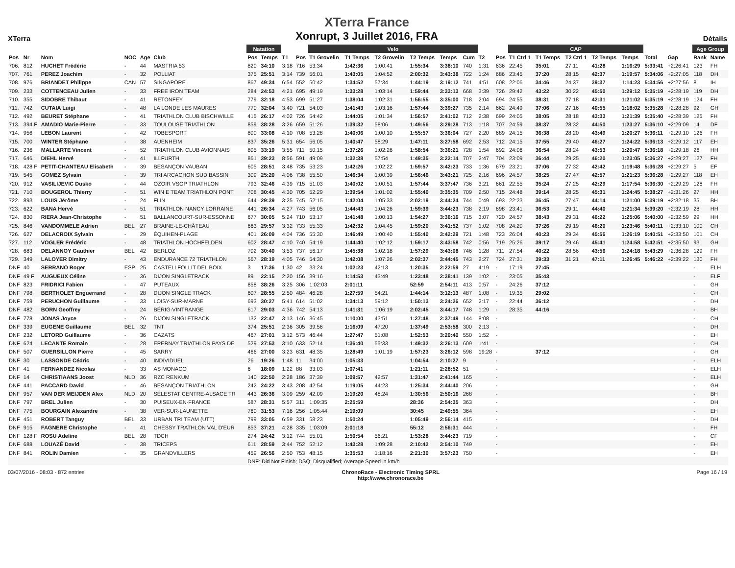XTerra
XTerra France
Xonrupt, 3 Juillet 2016, FRA
Détails
| | | | | | | Natation | | | | Velo | | | | | | | | CAP | | | | | | | Age Group | |
| --- | --- | --- | --- | --- | --- | --- | --- | --- | --- | --- | --- | --- | --- | --- | --- | --- | --- | --- | --- | --- | --- | --- | --- | --- | --- | --- |
| Pos | Nr | Nom | NOC | Age | Club | Pos | Temps | T1 | Pos | T1 Grovelin | T1 Temps | T2 Grovelin | T2 Temps | Temps | Cum | T2 | Pos | T1 Ctrl 1 | T1 Temps | T2 Ctrl 1 | T2 Temps | Temps | Total | Gap | Rank | Name |
| 706. | 812 | HUCHET Frédéric | - | 44 | MASTRIA 53 | 820 | 34:10 | 3:18 | 716 | 53:34 | 1:42:36 | 1:00:41 | 1:55:34 | 3:38:10 | 740 | 1:31 | 636 | 22:45 | 35:01 | 27:11 | 41:28 | 1:16:29 | 5:33:41 | +2:26:41 | 123 | FH |
| 707. | 761 | PEREZ Joachim | - | 32 | POLLIAT | 375 | 25:51 | 3:14 | 739 | 56:01 | 1:43:05 | 1:04:52 | 2:00:32 | 3:43:38 | 722 | 1:24 | 686 | 23:45 | 37:20 | 28:15 | 42:37 | 1:19:57 | 5:34:06 | +2:27:05 | 118 | DH |
| 708. | 976 | BRIANDET Philippe | CAN | 57 | SINGAPORE | 867 | 49:34 | 6:54 | 552 | 50:42 | 1:34:52 | 57:34 | 1:44:19 | 3:19:12 | 741 | 4:51 | 608 | 22:06 | 34:46 | 24:37 | 39:37 | 1:14:23 | 5:34:56 | +2:27:56 | 8 | IH |
| 709. | 233 | COTTENCEAU Julien | - | 33 | FREE IRON TEAM | 284 | 24:53 | 4:21 | 695 | 49:19 | 1:33:28 | 1:03:14 | 1:59:44 | 3:33:13 | 668 | 3:39 | 726 | 29:42 | 43:22 | 30:22 | 45:50 | 1:29:12 | 5:35:19 | +2:28:19 | 119 | DH |
| 710. | 355 | SIDOBRE Thibaut | - | 41 | RETONFEY | 779 | 32:18 | 4:53 | 699 | 51:27 | 1:38:04 | 1:02:31 | 1:56:55 | 3:35:00 | 718 | 2:04 | 694 | 24:55 | 38:31 | 27:18 | 42:31 | 1:21:02 | 5:35:19 | +2:28:19 | 124 | FH |
| 711. | 742 | CUTAIA Luigi | - | 48 | LA LONDE LES MAURES | 770 | 32:04 | 3:40 | 721 | 54:03 | 1:41:43 | 1:03:16 | 1:57:44 | 3:39:27 | 735 | 2:14 | 662 | 24:49 | 37:06 | 27:16 | 40:55 | 1:18:02 | 5:35:28 | +2:28:28 | 92 | GH |
| 712. | 492 | BEURET Stéphane | - | 41 | TRIATHLON CLUB BISCHWILLE | 415 | 26:17 | 4:02 | 726 | 54:42 | 1:44:05 | 1:01:34 | 1:56:57 | 3:41:02 | 712 | 2:38 | 699 | 24:05 | 38:05 | 28:18 | 43:33 | 1:21:39 | 5:35:40 | +2:28:39 | 125 | FH |
| 713. | 394 F | AMADIO Marie-Pierre | - | 33 | TOULOUSE TRIATHLON | 859 | 38:28 | 3:26 | 659 | 51:26 | 1:39:32 | 58:06 | 1:49:56 | 3:29:28 | 713 | 1:18 | 707 | 24:59 | 38:37 | 28:32 | 44:50 | 1:23:27 | 5:36:10 | +2:29:09 | 14 | DF |
| 714. | 956 | LEBON Laurent | - | 42 | TOBESPORT | 800 | 33:08 | 4:10 | 708 | 53:28 | 1:40:06 | 1:00:10 | 1:55:57 | 3:36:04 | 727 | 2:20 | 689 | 24:15 | 36:38 | 28:20 | 43:49 | 1:20:27 | 5:36:11 | +2:29:10 | 126 | FH |
| 715. | 700 | WINTER Stéphane | - | 38 | AUENHEIM | 837 | 35:26 | 5:31 | 654 | 56:05 | 1:40:47 | 58:29 | 1:47:11 | 3:27:58 | 692 | 2:53 | 712 | 24:15 | 37:55 | 29:40 | 46:27 | 1:24:22 | 5:36:13 | +2:29:12 | 117 | EH |
| 716. | 236 | MALLARTE Vincent | - | 52 | TRIATHLON CLUB AVIONNAIS | 805 | 33:19 | 3:55 | 711 | 50:15 | 1:37:26 | 1:02:26 | 1:58:54 | 3:36:21 | 728 | 1:54 | 692 | 24:06 | 36:54 | 28:24 | 43:53 | 1:20:47 | 5:36:18 | +2:29:18 | 26 | HH |
| 717. | 646 | DIEHL Hervé | - | 41 | ILLFURTH | 861 | 39:23 | 8:56 | 591 | 49:09 | 1:32:38 | 57:54 | 1:49:35 | 3:22:14 | 707 | 2:47 | 704 | 23:09 | 36:44 | 29:25 | 46:20 | 1:23:05 | 5:36:27 | +2:29:27 | 127 | FH |
| 718. | 428 F | PETIT-CHANTEAU Elisabeth | - | 39 | BESANÇON VAUBAN | 605 | 28:51 | 3:48 | 735 | 53:23 | 1:42:26 | 1:02:22 | 1:59:57 | 3:42:23 | 733 | 1:36 | 679 | 23:21 | 37:06 | 27:32 | 42:42 | 1:19:48 | 5:36:28 | +2:29:27 | 5 | EF |
| 719. | 545 | GOMEZ Sylvain | - | 39 | TRI ARCACHON SUD BASSIN | 309 | 25:20 | 4:06 | 738 | 55:50 | 1:46:34 | 1:00:39 | 1:56:46 | 3:43:21 | 725 | 2:16 | 696 | 24:57 | 38:25 | 27:47 | 42:57 | 1:21:23 | 5:36:28 | +2:29:27 | 118 | EH |
| 720. | 912 | VASILIJEVIC Dusko | - | 44 | OZOIR VSOP TRIATHLON | 793 | 32:46 | 4:39 | 715 | 51:03 | 1:40:02 | 1:00:51 | 1:57:44 | 3:37:47 | 736 | 3:21 | 661 | 22:55 | 35:24 | 27:25 | 42:29 | 1:17:54 | 5:36:30 | +2:29:29 | 128 | FH |
| 721. | 710 | BOUGEROL Thierry | - | 51 | WIN E TEAM TRIATHLON PONT | 708 | 30:45 | 4:30 | 705 | 52:29 | 1:39:54 | 1:01:02 | 1:55:40 | 3:35:35 | 709 | 2:50 | 715 | 24:48 | 39:14 | 28:25 | 45:31 | 1:24:45 | 5:38:27 | +2:31:26 | 27 | HH |
| 722. | 893 | LOUIS Jérôme | - | 24 | FLIN | 644 | 29:39 | 3:25 | 745 | 52:15 | 1:42:04 | 1:05:33 | 2:02:19 | 3:44:24 | 744 | 0:49 | 693 | 22:23 | 36:45 | 27:47 | 44:14 | 1:21:00 | 5:39:19 | +2:32:18 | 35 | BH |
| 723. | 622 | BANA Hervé | - | 51 | TRIATHLON NANCY LORRAINE | 441 | 26:34 | 4:27 | 743 | 56:05 | 1:44:43 | 1:04:26 | 1:59:39 | 3:44:23 | 738 | 2:19 | 698 | 23:41 | 36:53 | 29:11 | 44:40 | 1:21:34 | 5:39:20 | +2:32:19 | 28 | HH |
| 724. | 830 | RIERA Jean-Christophe | - | 51 | BALLANCOURT-SUR-ESSONNE | 677 | 30:05 | 5:24 | 710 | 53:17 | 1:41:48 | 1:00:13 | 1:54:27 | 3:36:16 | 715 | 3:07 | 720 | 24:57 | 38:43 | 29:31 | 46:22 | 1:25:06 | 5:40:00 | +2:32:59 | 29 | HH |
| 725. | 846 | VANDOMMELE Adrien | BEL | 27 | BRAINE-LE-CHÂTEAU | 663 | 29:57 | 3:32 | 733 | 55:33 | 1:42:32 | 1:04:45 | 1:59:20 | 3:41:52 | 737 | 1:02 | 708 | 24:20 | 37:26 | 29:19 | 46:20 | 1:23:46 | 5:40:11 | +2:33:10 | 100 | CH |
| 726. | 627 | DELACROIX Sylvain | - | 29 | ÉQUIHEN-PLAGE | 401 | 26:09 | 4:04 | 736 | 55:30 | 1:46:49 | 1:00:40 | 1:55:40 | 3:42:29 | 721 | 1:48 | 723 | 26:04 | 40:23 | 29:34 | 45:56 | 1:26:19 | 5:40:51 | +2:33:50 | 101 | CH |
| 727. | 112 | VOGLER Frédéric | - | 48 | TRIATHLON HOCHFELDEN | 602 | 28:47 | 4:10 | 740 | 54:19 | 1:44:40 | 1:02:12 | 1:59:17 | 3:43:58 | 742 | 0:56 | 719 | 25:26 | 39:17 | 29:46 | 45:41 | 1:24:58 | 5:42:51 | +2:35:50 | 93 | GH |
| 728. | 683 | DELANNOY Gauthier | BEL | 42 | BERLOZ | 702 | 30:40 | 3:53 | 737 | 56:17 | 1:45:38 | 1:02:18 | 1:57:29 | 3:43:08 | 746 | 1:28 | 711 | 27:54 | 40:22 | 28:56 | 43:56 | 1:24:18 | 5:43:29 | +2:36:28 | 129 | FH |
| 729. | 349 | LALOYER Dimitry | - | 43 | ENDURANCE 72 TRIATHLON | 567 | 28:19 | 4:05 | 746 | 54:30 | 1:42:08 | 1:07:26 | 2:02:37 | 3:44:45 | 743 | 2:27 | 724 | 27:31 | 39:33 | 31:21 | 47:11 | 1:26:45 | 5:46:22 | +2:39:22 | 130 | FH |
| DNF | 40 | SERRANO Roger | ESP | 25 | CASTELLFOLLIT DEL BOIX | 3 | 17:36 | 1:30 | 42 | 33:24 | 1:02:23 | 42:13 | 1:20:35 | 2:22:59 | 27 | 4:19 | - | 17:19 | 27:45 | | | | | | - | ELH |
| DNF | 49 F | AUGUEUX Céline | - | 36 | DIJON SINGLETRACK | 89 | 22:15 | 2:20 | 156 | 39:16 | 1:14:53 | 43:49 | 1:23:48 | 2:38:41 | 139 | 1:02 | - | 23:05 | 35:43 | | | | | | - | ELF |
| DNF | 823 | FRIDRICI Fabien | - | 47 | PUTEAUX | 858 | 38:26 | 3:25 | 306 | 1:02:03 | 2:01:11 | | 52:59 | 2:54:11 | 413 | 0:57 | - | 24:26 | 37:12 | | | | | | - | GH |
| DNF | 798 | BERTHOLET Enguerrand | - | 28 | DIJON SINGLE TRACK | 607 | 28:55 | 2:50 | 484 | 46:28 | 1:27:59 | 54:21 | 1:44:14 | 3:12:13 | 487 | 1:08 | - | 19:35 | 29:02 | | | | | | - | CH |
| DNF | 759 | PERUCHON Guillaume | - | 33 | LOISY-SUR-MARNE | 693 | 30:27 | 5:41 | 614 | 51:02 | 1:34:13 | 59:12 | 1:50:13 | 3:24:26 | 652 | 2:17 | - | 22:44 | 36:12 | | | | | | - | DH |
| DNF | 482 | BORN Geoffrey | - | 24 | BÉRIG-VINTRANGE | 617 | 29:03 | 4:36 | 742 | 54:13 | 1:41:31 | 1:06:19 | 2:02:45 | 3:44:17 | 748 | 1:29 | - | 28:35 | 44:16 | | | | | | - | BH |
| DNF | 778 | JONAS Joyce | - | 26 | DIJON SINGLETRACK | 132 | 22:47 | 3:13 | 146 | 36:45 | 1:10:00 | 43:51 | 1:27:48 | 2:37:49 | 144 | 8:08 | - | | | | | | | | - | CH |
| DNF | 339 | EUGENE Guillaume | BEL | 32 | TNT | 374 | 25:51 | 2:36 | 305 | 39:56 | 1:16:09 | 47:20 | 1:37:49 | 2:53:58 | 300 | 2:13 | - | | | | | | | | - | DH |
| DNF | 232 | LETORD Guillaume | - | 36 | CAZATS | 467 | 27:01 | 3:12 | 573 | 46:44 | 1:27:47 | 51:08 | 1:52:53 | 3:20:40 | 550 | 1:52 | - | | | | | | | | - | EH |
| DNF | 624 | LECANTE Romain | - | 28 | EPERNAY TRIATHLON PAYS DE | 529 | 27:53 | 3:10 | 633 | 52:14 | 1:36:40 | 55:33 | 1:49:32 | 3:26:13 | 609 | 1:41 | - | | | | | | | | - | CH |
| DNF | 507 | GUERSILLON Pierre | - | 45 | SARRY | 466 | 27:00 | 3:23 | 631 | 48:35 | 1:28:49 | 1:01:19 | 1:57:23 | 3:26:12 | 598 | 19:28 | - | | 37:12 | | | | | | - | GH |
| DNF | 30 | LASSONDE Cédric | - | 40 | INDIVIDUEL | 26 | 19:26 | 1:48 | 11 | 34:00 | 1:05:33 | | 1:04:54 | 2:10:27 | 9 | | - | | | | | | | | - | ELH |
| DNF | 41 | FERNANDEZ Nicolas | - | 33 | AS MONACO | 6 | 18:09 | 1:22 | 88 | 33:03 | 1:07:41 | | 1:21:11 | 2:28:52 | 51 | | - | | | | | | | | - | ELH |
| DNF | 14 | CHRISTIAANS Joost | NLD | 36 | RZC RENKUM | 140 | 22:50 | 2:28 | 186 | 37:39 | 1:09:57 | 42:57 | 1:31:47 | 2:41:44 | 165 | | - | | | | | | | | - | ELH |
| DNF | 441 | PACCARD David | - | 46 | BESANÇON TRIATHLON | 242 | 24:22 | 3:43 | 208 | 42:54 | 1:19:05 | 44:23 | 1:25:34 | 2:44:40 | 206 | | - | | | | | | | | - | GH |
| DNF | 957 | VAN DER MEIJDEN Alex | NLD | 20 | SÉLESTAT CENTRE-ALSACE TR | 443 | 26:36 | 3:09 | 259 | 42:09 | 1:19:20 | 48:24 | 1:30:56 | 2:50:16 | 268 | | - | | | | | | | | - | BH |
| DNF | 797 | BREL Julien | - | 30 | PUISEUX-EN-FRANCE | 587 | 28:31 | 5:57 | 311 | 1:09:35 | 2:25:59 | | 28:36 | 2:54:35 | 363 | | - | | | | | | | | - | DH |
| DNF | 775 | BOURGAIN Alexandre | - | 38 | VER-SUR-LAUNETTE | 760 | 31:53 | 7:16 | 256 | 1:05:44 | 2:19:09 | | 30:45 | 2:49:55 | 364 | | - | | | | | | | | - | EH |
| DNF | 451 | ROBERT Tanguy | BEL | 33 | URBAN TRI TEAM (UTT) | 799 | 33:05 | 6:59 | 331 | 58:23 | 1:50:24 | | 1:05:49 | 2:56:14 | 415 | | - | | | | | | | | - | DH |
| DNF | 915 | FAGNERE Christophe | - | 41 | CHESSY TRATHLON VAL D'EUR | 853 | 37:21 | 4:28 | 335 | 1:03:09 | 2:01:18 | | 55:12 | 2:56:31 | 444 | | - | | | | | | | | - | FH |
| DNF | 128 F | ROSU Adeline | BEL | 28 | TDCH | 274 | 24:42 | 3:12 | 744 | 55:01 | 1:50:54 | 56:21 | 1:53:28 | 3:44:23 | 719 | | - | | | | | | | | - | CF |
| DNF | 688 | LOUAZÉ David | - | 38 | TRICEPS | 611 | 28:59 | 3:44 | 752 | 52:12 | 1:43:28 | 1:09:28 | 2:10:42 | 3:54:10 | 749 | | - | | | | | | | | - | EH |
| DNF | 841 | ROLIN Damien | - | 35 | GRANDVILLERS | 459 | 26:56 | 2:50 | 753 | 48:15 | 1:35:53 | 1:18:16 | 2:21:30 | 3:57:23 | 750 | | - | | | | | | | | - | EH |
| | | | | | | DNF: Did Not Finish; DSQ: Disqualified; Average Speed in km/h | | | | | | | | | | | | | | | | | | | | |
03/07/2016 - 08:03 - 872 entries ChronoRace - Electronic Timing SPRL
http://www.chronorace.be Page 16 / 19